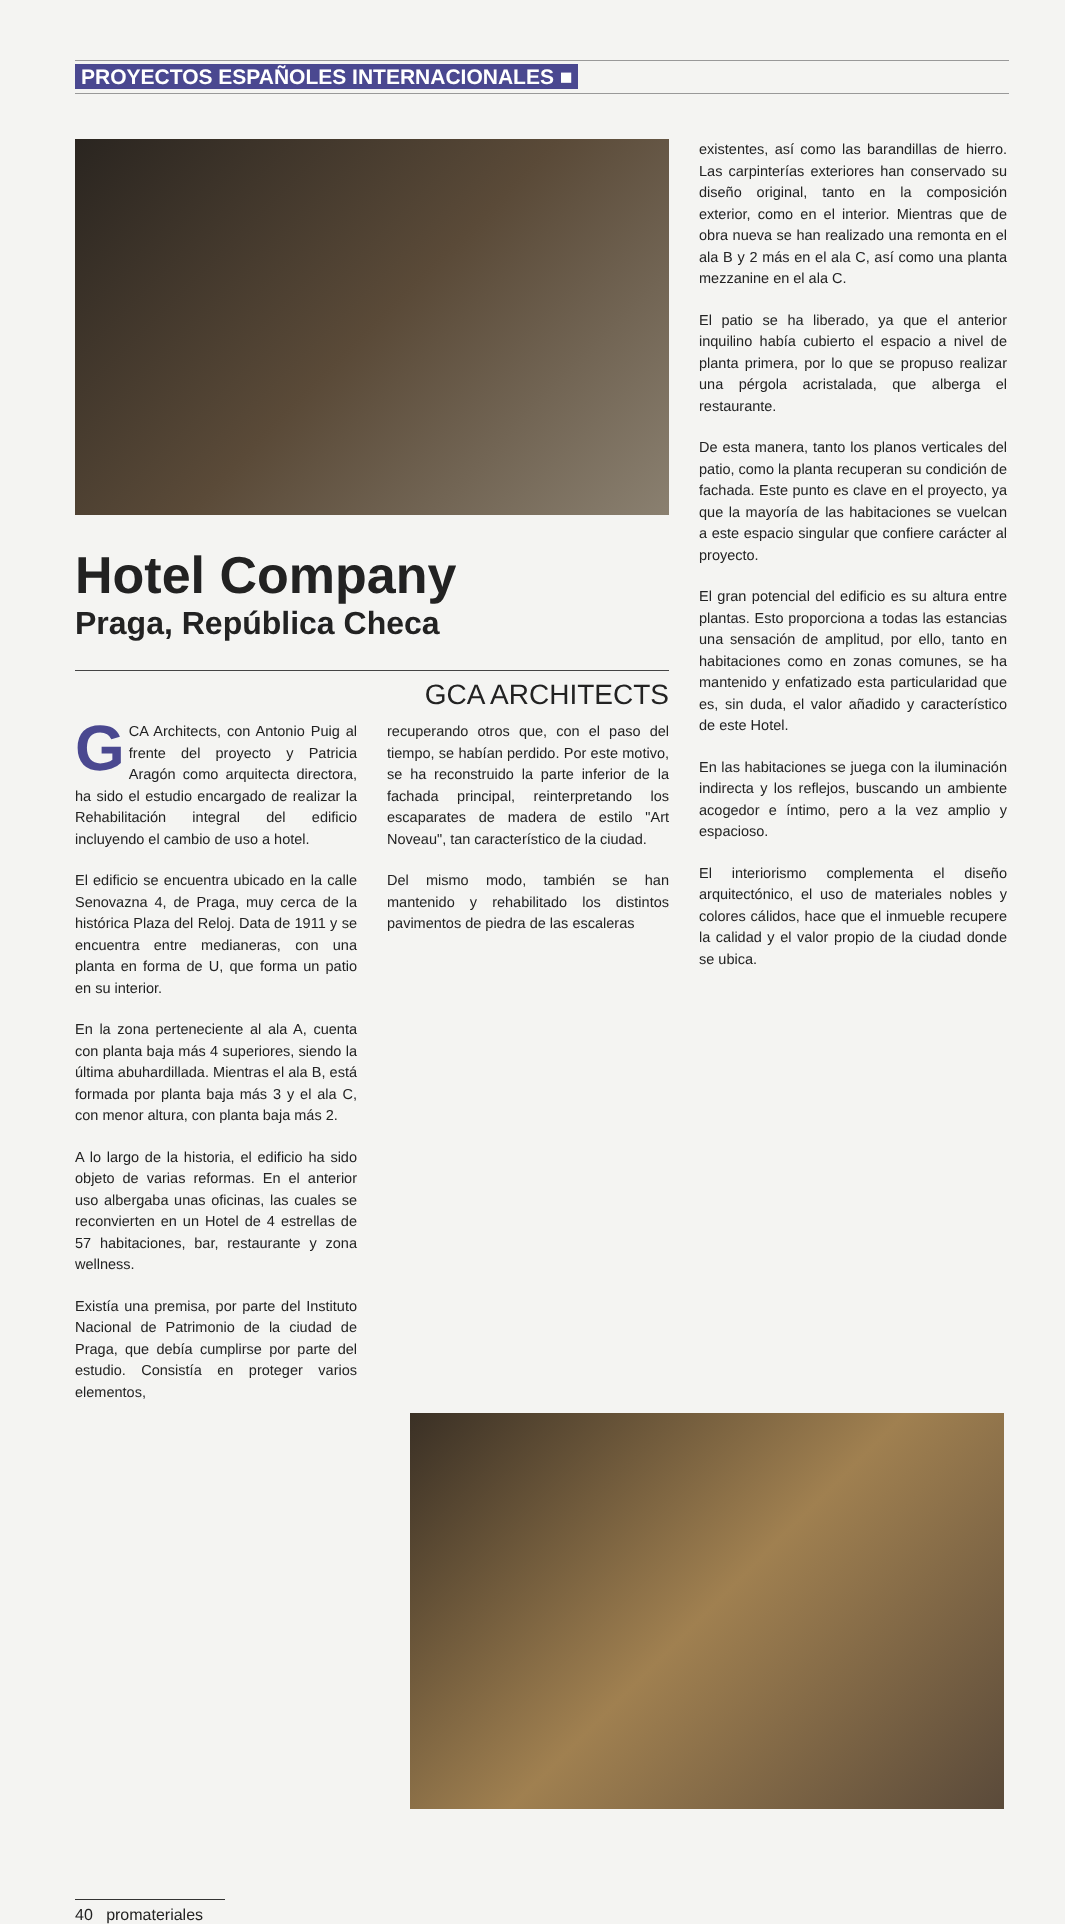PROYECTOS ESPAÑOLES INTERNACIONALES ■
Hotel Company
Praga, República Checa
GCA ARCHITECTS
GCA Architects, con Antonio Puig al frente del proyecto y Patricia Aragón como arquitecta directora, ha sido el estudio encargado de realizar la Rehabilitación integral del edificio incluyendo el cambio de uso a hotel.
El edificio se encuentra ubicado en la calle Senovazna 4, de Praga, muy cerca de la histórica Plaza del Reloj. Data de 1911 y se encuentra entre medianeras, con una planta en forma de U, que forma un patio en su interior.
En la zona perteneciente al ala A, cuenta con planta baja más 4 superiores, siendo la última abuhardillada. Mientras el ala B, está formada por planta baja más 3 y el ala C, con menor altura, con planta baja más 2.
A lo largo de la historia, el edificio ha sido objeto de varias reformas. En el anterior uso albergaba unas oficinas, las cuales se reconvierten en un Hotel de 4 estrellas de 57 habitaciones, bar, restaurante y zona wellness.
Existía una premisa, por parte del Instituto Nacional de Patrimonio de la ciudad de Praga, que debía cumplirse por parte del estudio. Consistía en proteger varios elementos,
recuperando otros que, con el paso del tiempo, se habían perdido. Por este motivo, se ha reconstruido la parte inferior de la fachada principal, reinterpretando los escaparates de madera de estilo "Art Noveau", tan característico de la ciudad.
Del mismo modo, también se han mantenido y rehabilitado los distintos pavimentos de piedra de las escaleras
existentes, así como las barandillas de hierro. Las carpinterías exteriores han conservado su diseño original, tanto en la composición exterior, como en el interior. Mientras que de obra nueva se han realizado una remonta en el ala B y 2 más en el ala C, así como una planta mezzanine en el ala C.
El patio se ha liberado, ya que el anterior inquilino había cubierto el espacio a nivel de planta primera, por lo que se propuso realizar una pérgola acristalada, que alberga el restaurante.
De esta manera, tanto los planos verticales del patio, como la planta recuperan su condición de fachada. Este punto es clave en el proyecto, ya que la mayoría de las habitaciones se vuelcan a este espacio singular que confiere carácter al proyecto.
El gran potencial del edificio es su altura entre plantas. Esto proporciona a todas las estancias una sensación de amplitud, por ello, tanto en habitaciones como en zonas comunes, se ha mantenido y enfatizado esta particularidad que es, sin duda, el valor añadido y característico de este Hotel.
En las habitaciones se juega con la iluminación indirecta y los reflejos, buscando un ambiente acogedor e íntimo, pero a la vez amplio y espacioso.
El interiorismo complementa el diseño arquitectónico, el uso de materiales nobles y colores cálidos, hace que el inmueble recupere la calidad y el valor propio de la ciudad donde se ubica.
40 promateriales